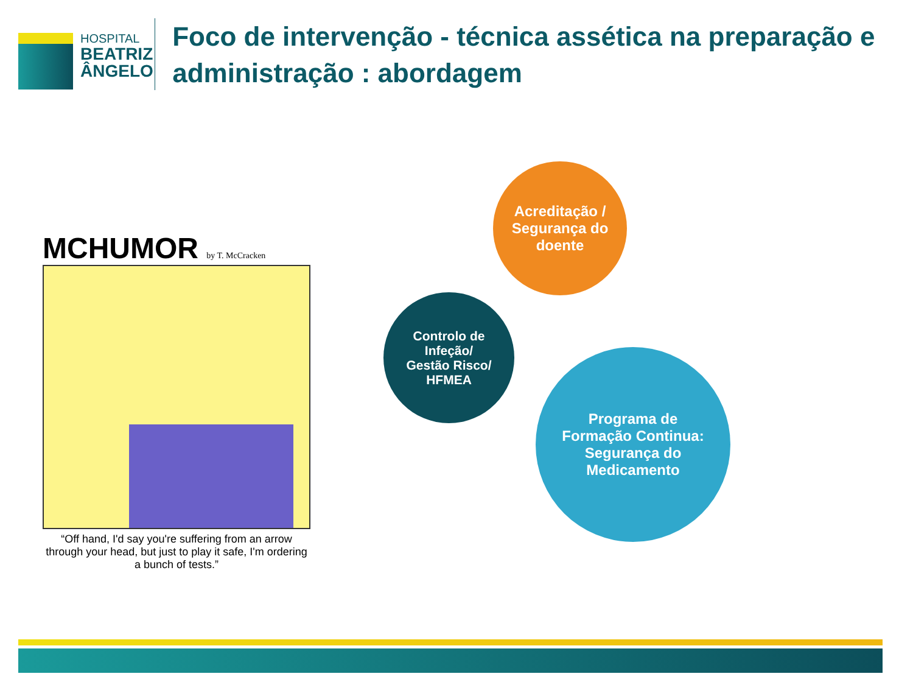HOSPITAL
BEATRIZ
ÂNGELO
Foco de intervenção - técnica assética na preparação e administração : abordagem
MCHUMOR by T. McCracken
“Off hand, I'd say you're suffering from an arrow through your head, but just to play it safe, I'm ordering a bunch of tests.”
Acreditação /
Segurança do
doente
Controlo de
Infeção/
Gestão Risco/
HFMEA
Programa de
Formação Continua:
Segurança do
Medicamento